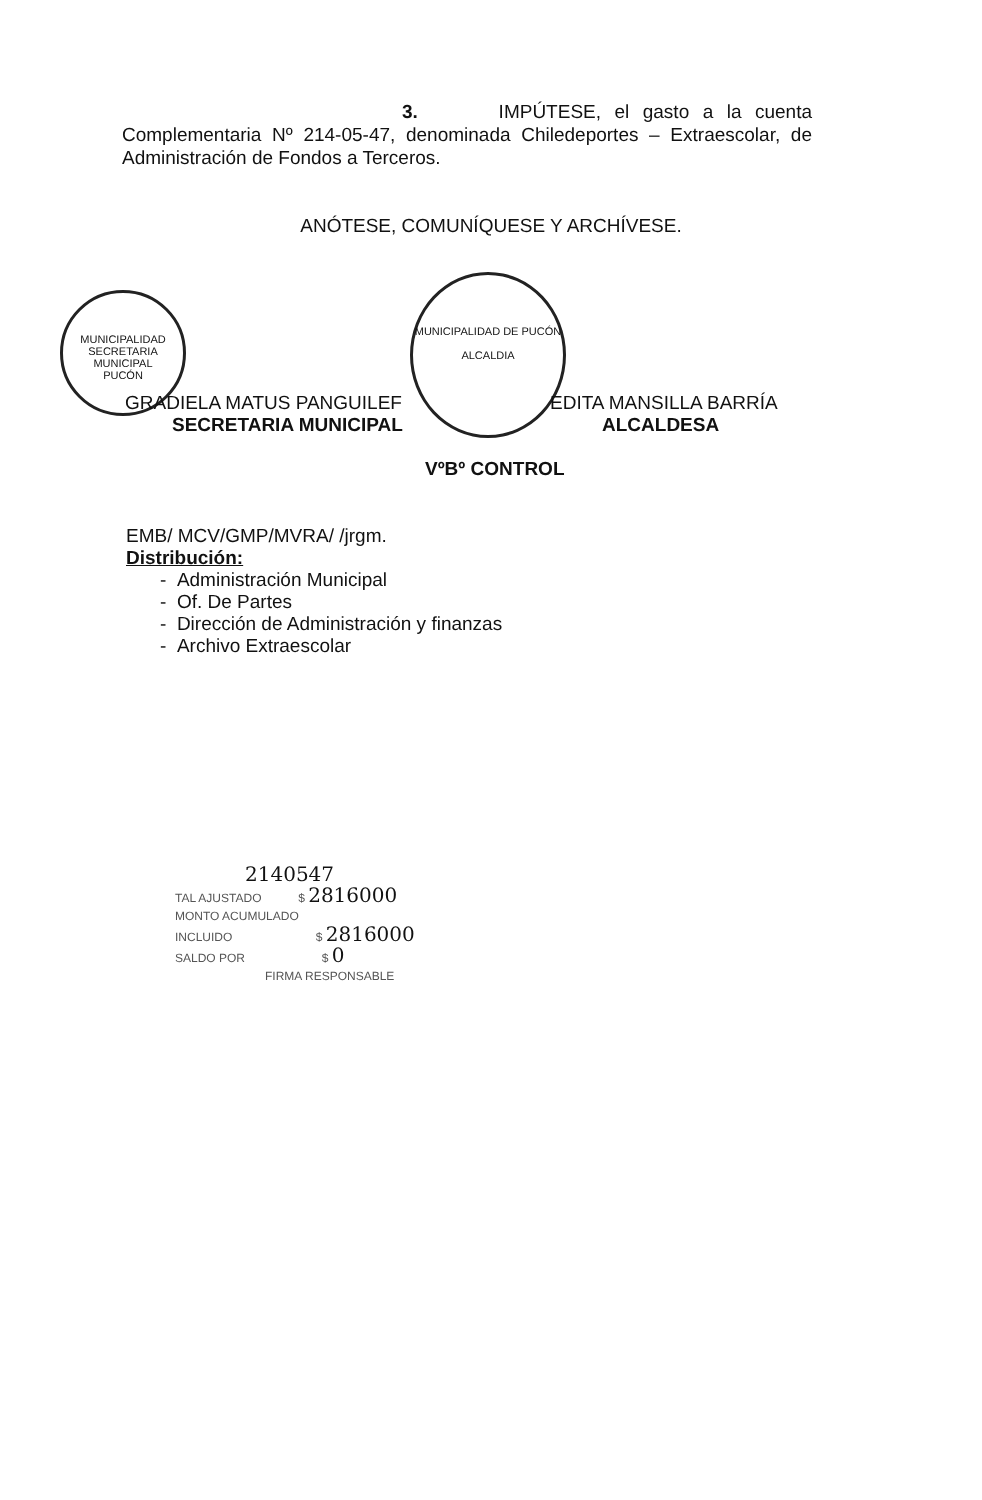3. IMPÚTESE, el gasto a la cuenta Complementaria Nº 214-05-47, denominada Chiledeportes – Extraescolar, de Administración de Fondos a Terceros.
ANÓTESE, COMUNÍQUESE Y ARCHÍVESE.
MUNICIPALIDAD
SECRETARIA
MUNICIPAL
PUCÓN
MUNICIPALIDAD DE PUCÓN
ALCALDIA
GRADIELA MATUS PANGUILEF
SECRETARIA MUNICIPAL
EDITA MANSILLA BARRÍA
ALCALDESA
VºBº CONTROL
EMB/ MCV/GMP/MVRA/ /jrgm.
Distribución:
- Administración Municipal
- Of. De Partes
- Dirección de Administración y finanzas
- Archivo Extraescolar
2140547
TAL AJUSTADO $ 2816000
MONTO ACUMULADO
INCLUIDO $ 2816000
SALDO POR $ 0
FIRMA RESPONSABLE